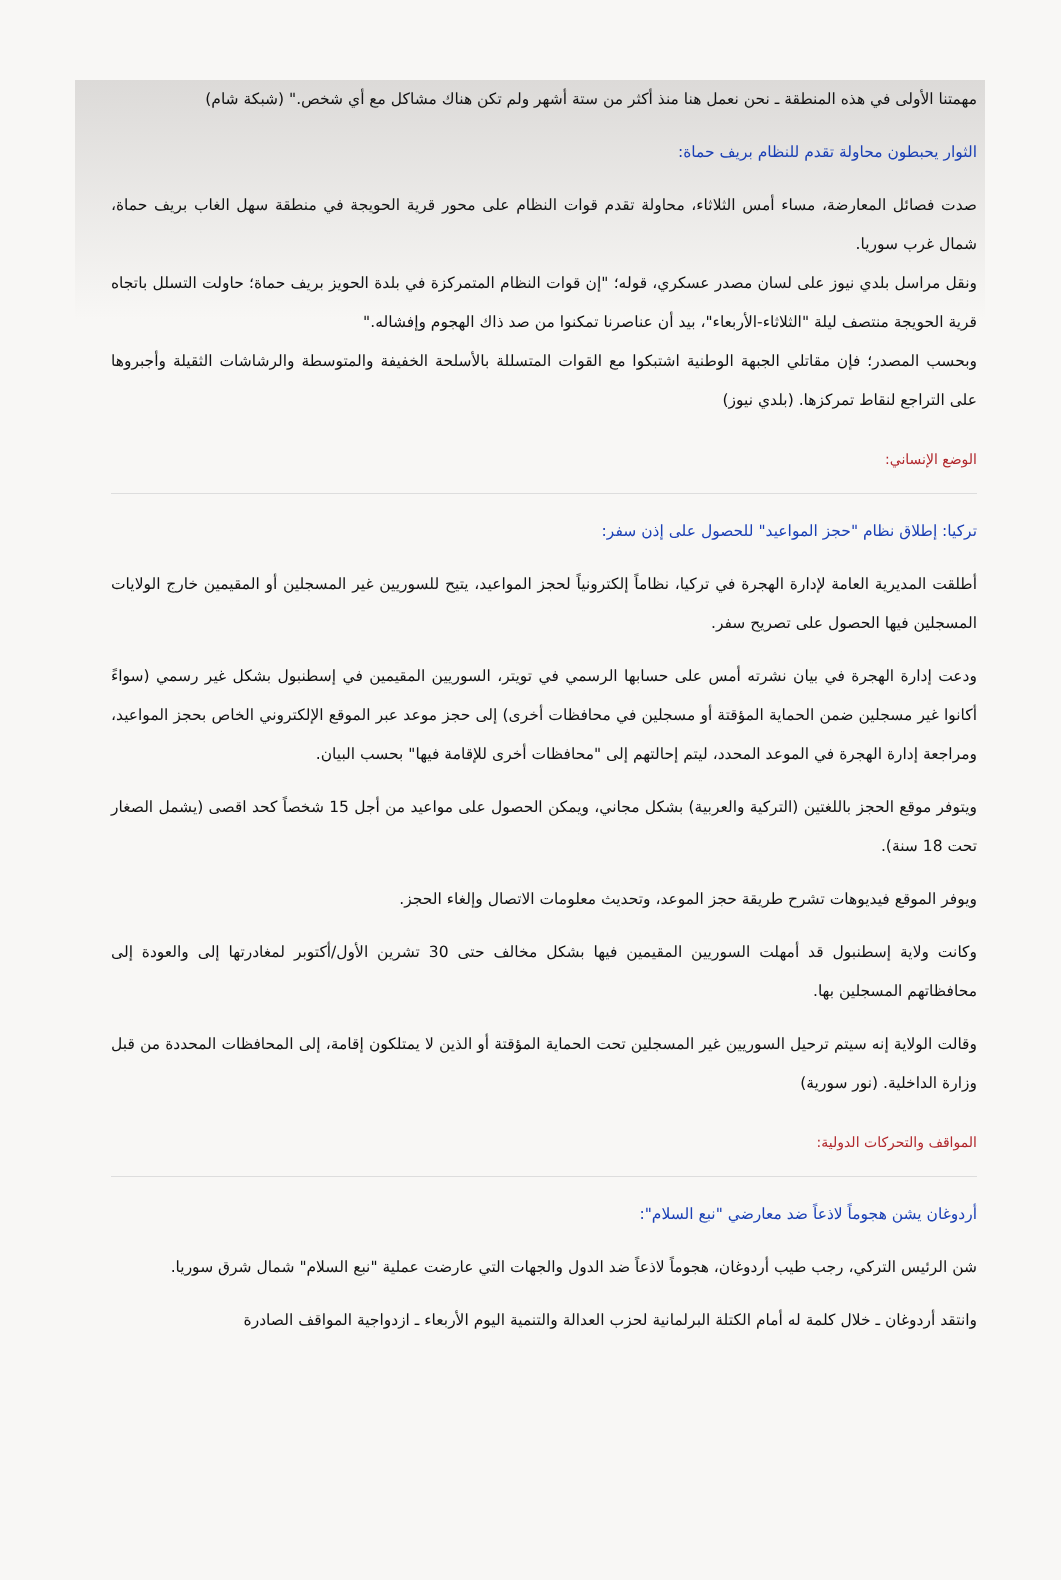مهمتنا الأولى في هذه المنطقة ـ نحن نعمل هنا منذ أكثر من ستة أشهر ولم تكن هناك مشاكل مع أي شخص." (شبكة شام)
الثوار يحبطون محاولة تقدم للنظام بريف حماة:
صدت فصائل المعارضة، مساء أمس الثلاثاء، محاولة تقدم قوات النظام على محور قرية الحويجة في منطقة سهل الغاب بريف حماة، شمال غرب سوريا.
ونقل مراسل بلدي نيوز على لسان مصدر عسكري، قوله؛ "إن قوات النظام المتمركزة في بلدة الحويز بريف حماة؛ حاولت التسلل باتجاه قرية الحويجة منتصف ليلة "الثلاثاء-الأربعاء"، بيد أن عناصرنا تمكنوا من صد ذاك الهجوم وإفشاله."
وبحسب المصدر؛ فإن مقاتلي الجبهة الوطنية اشتبكوا مع القوات المتسللة بالأسلحة الخفيفة والمتوسطة والرشاشات الثقيلة وأجبروها على التراجع لنقاط تمركزها. (بلدي نيوز)
الوضع الإنساني:
تركيا: إطلاق نظام "حجز المواعيد" للحصول على إذن سفر:
أطلقت المديرية العامة لإدارة الهجرة في تركيا، نظاماً إلكترونياً لحجز المواعيد، يتيح للسوريين غير المسجلين أو المقيمين خارج الولايات المسجلين فيها الحصول على تصريح سفر.
ودعت إدارة الهجرة في بيان نشرته أمس على حسابها الرسمي في تويتر، السوريين المقيمين في إسطنبول بشكل غير رسمي (سواءً أكانوا غير مسجلين ضمن الحماية المؤقتة أو مسجلين في محافظات أخرى) إلى حجز موعد عبر الموقع الإلكتروني الخاص بحجز المواعيد، ومراجعة إدارة الهجرة في الموعد المحدد، ليتم إحالتهم إلى "محافظات أخرى للإقامة فيها" بحسب البيان.
ويتوفر موقع الحجز باللغتين (التركية والعربية) بشكل مجاني، ويمكن الحصول على مواعيد من أجل 15 شخصاً كحد اقصى (يشمل الصغار تحت 18 سنة).
ويوفر الموقع فيديوهات تشرح طريقة حجز الموعد، وتحديث معلومات الاتصال وإلغاء الحجز.
وكانت ولاية إسطنبول قد أمهلت السوريين المقيمين فيها بشكل مخالف حتى 30 تشرين الأول/أكتوبر لمغادرتها إلى والعودة إلى محافظاتهم المسجلين بها.
وقالت الولاية إنه سيتم ترحيل السوريين غير المسجلين تحت الحماية المؤقتة أو الذين لا يمتلكون إقامة، إلى المحافظات المحددة من قبل وزارة الداخلية. (نور سورية)
المواقف والتحركات الدولية:
أردوغان يشن هجوماً لاذعاً ضد معارضي "نبع السلام":
شن الرئيس التركي، رجب طيب أردوغان، هجوماً لاذعاً ضد الدول والجهات التي عارضت عملية "نبع السلام" شمال شرق سوريا.
وانتقد أردوغان ـ خلال كلمة له أمام الكتلة البرلمانية لحزب العدالة والتنمية اليوم الأربعاء ـ ازدواجية المواقف الصادرة